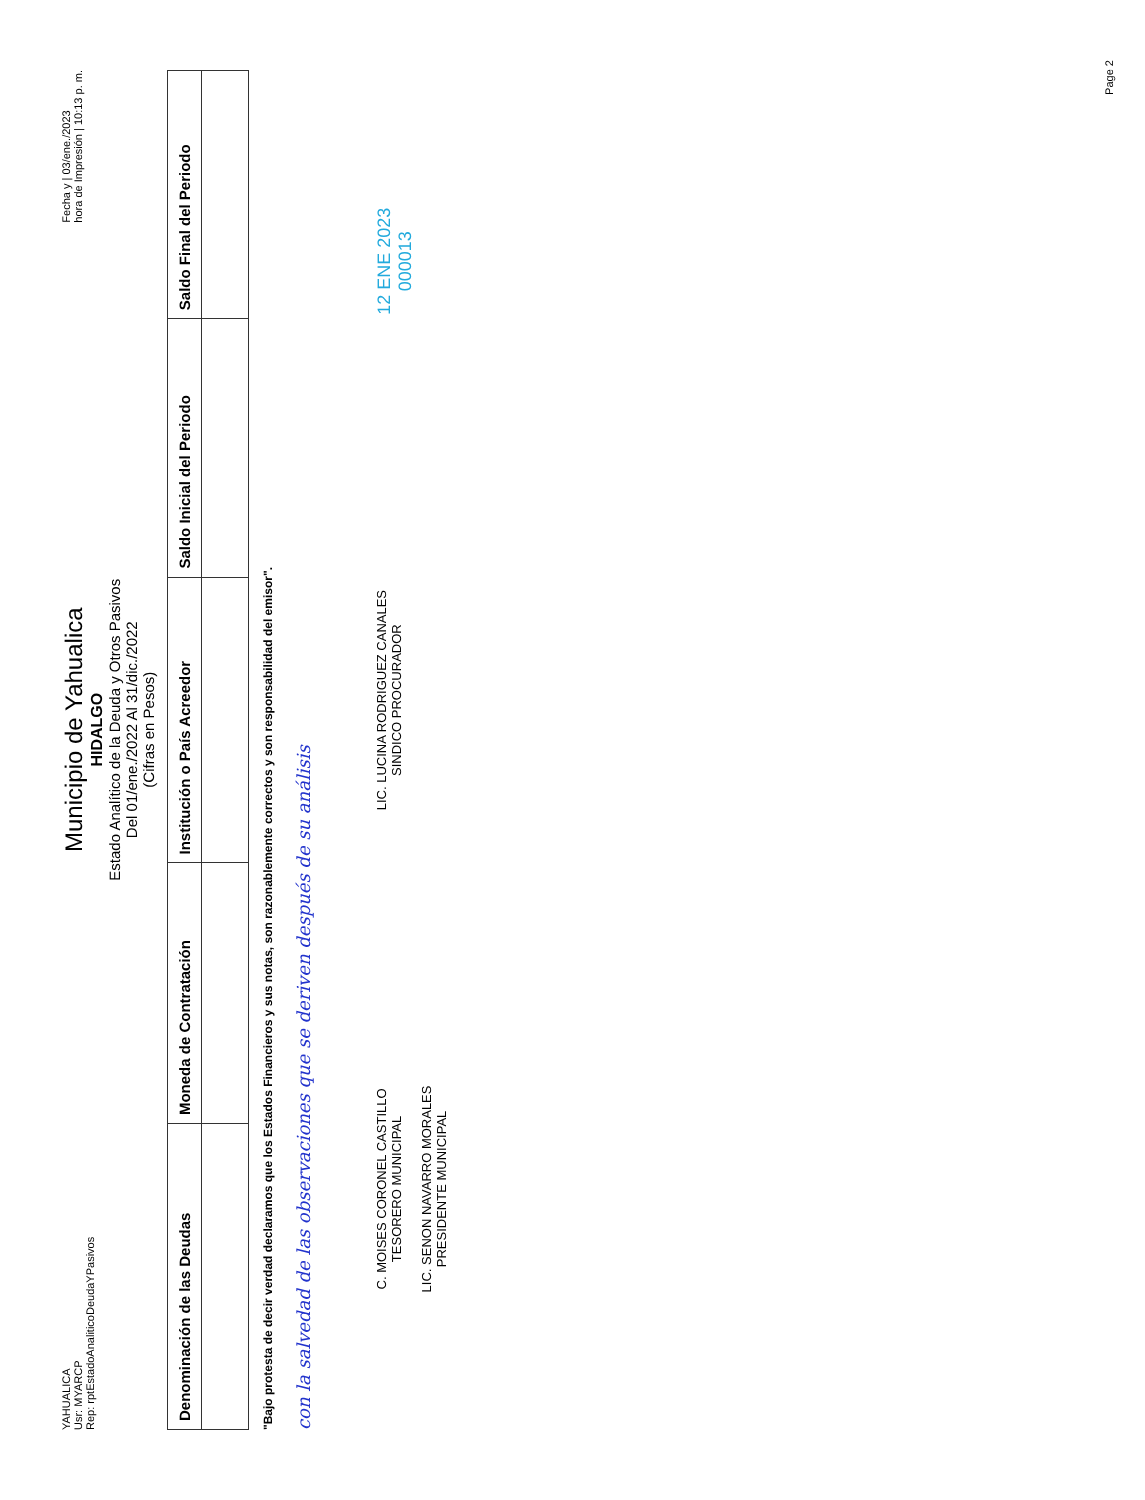YAHUALICA
Usr: MYARCP
Rep: rptEstadoAnaliticoDeudaYPasivos
Municipio de Yahualica
HIDALGO
Estado Analítico de la Deuda y Otros Pasivos
Del 01/ene./2022 Al 31/dic./2022
(Cifras en Pesos)
Fecha y | 03/ene./2023
hora de Impresión | 10:13 p. m.
| Denominación de las Deudas | Moneda de Contratación | Institución o País Acreedor | Saldo Inicial del Periodo | Saldo Final del Periodo |
| --- | --- | --- | --- | --- |
"Bajo protesta de decir verdad declaramos que los Estados Financieros y sus notas, son razonablemente correctos y son responsabilidad del emisor".
con la salvedad de las observaciones que se deriven después de su análisis
C. MOISES CORONEL CASTILLO
TESORERO MUNICIPAL
LIC. SENON NAVARRO MORALES
PRESIDENTE MUNICIPAL
LIC. LUCINA RODRIGUEZ CANALES
SINDICO PROCURADOR
12 ENE 2023
000013
Page 2